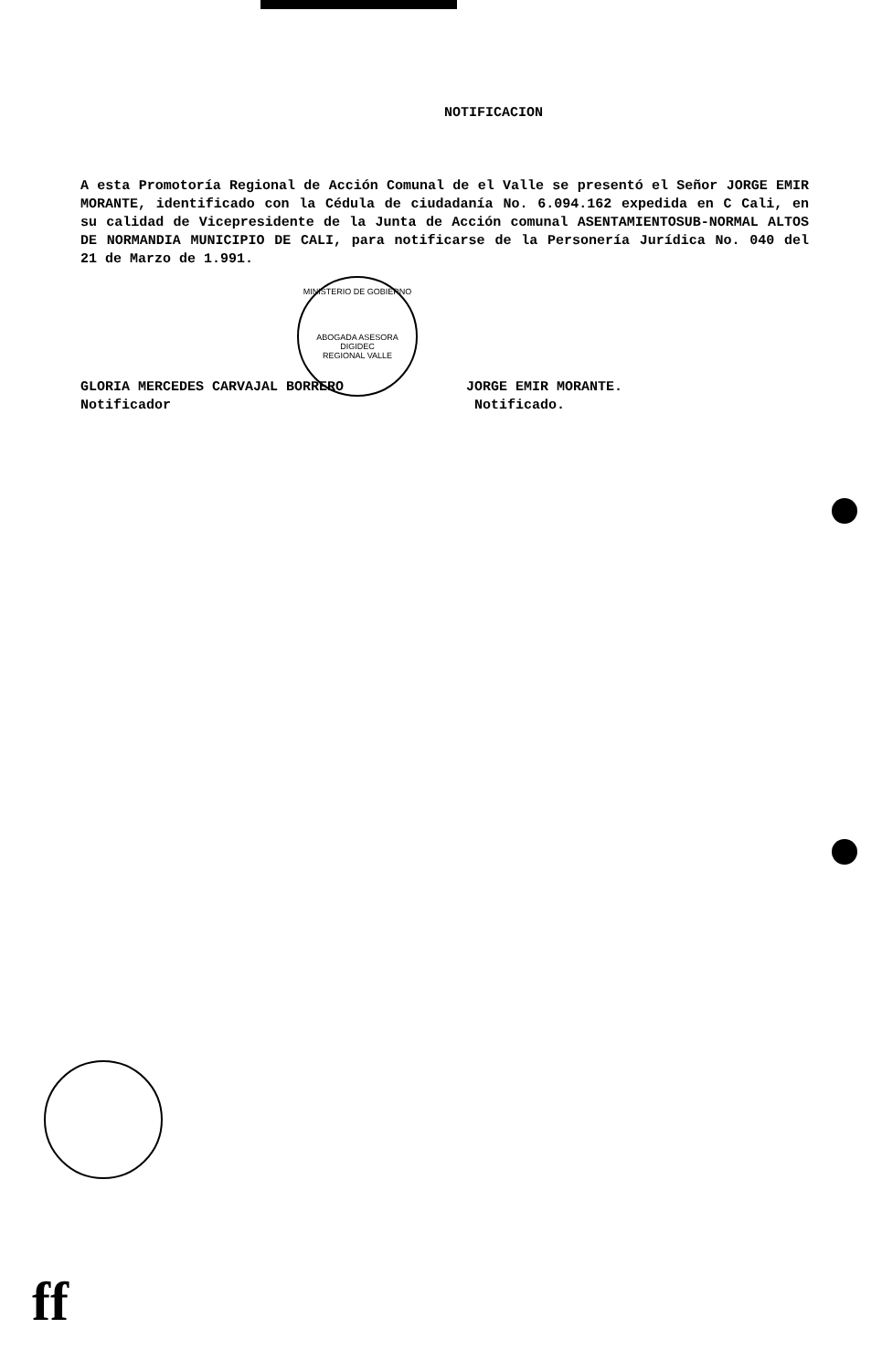NOTIFICACION
A esta Promotoría Regional de Acción Comunal de el Valle se presentó el Señor JORGE EMIR MORANTE, identificado con la Cédula de ciudadanía No. 6.094.162 expedida en C Cali, en su calidad de Vicepresidente de la Junta de Acción comunal ASENTAMIENTOSUB-NORMAL ALTOS DE NORMANDIA MUNICIPIO DE CALI, para notificarse de la Personería Jurídica No. 040 del 21 de Marzo de 1.991.
MINISTERIO DE GOBIERNO
ABOGADA ASESORA DIGIDEC
REGIONAL VALLE
GLORIA MERCEDES CARVAJAL BORRERO
Notificador
JORGE EMIR MORANTE.
Notificado.
ff